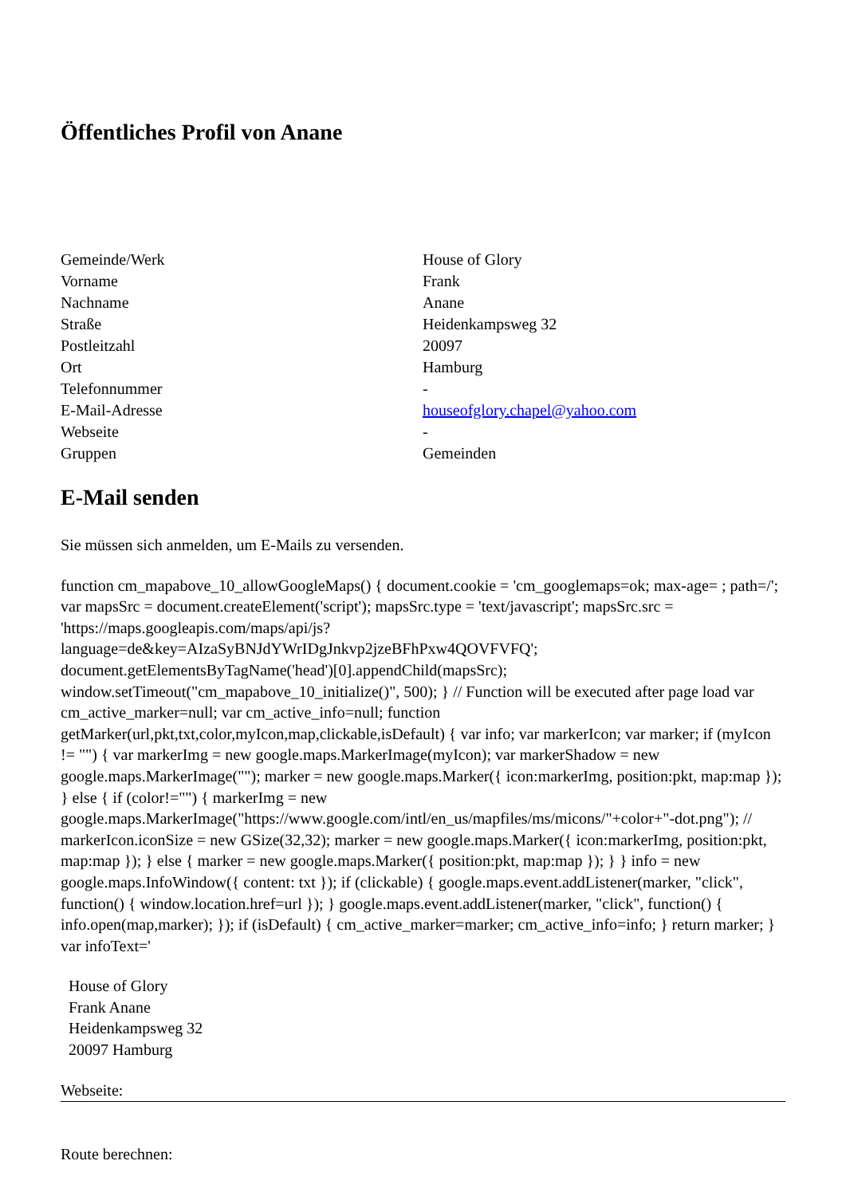Öffentliches Profil von Anane
| Gemeinde/Werk | House of Glory |
| Vorname | Frank |
| Nachname | Anane |
| Straße | Heidenkampsweg 32 |
| Postleitzahl | 20097 |
| Ort | Hamburg |
| Telefonnummer | - |
| E-Mail-Adresse | houseofglory.chapel@yahoo.com |
| Webseite | - |
| Gruppen | Gemeinden |
E-Mail senden
Sie müssen sich anmelden, um E-Mails zu versenden.
function cm_mapabove_10_allowGoogleMaps() { document.cookie = 'cm_googlemaps=ok; max-age= ; path=/'; var mapsSrc = document.createElement('script'); mapsSrc.type = 'text/javascript'; mapsSrc.src = 'https://maps.googleapis.com/maps/api/js?language=de&key=AIzaSyBNJdYWrIDgJnkvp2jzeBFhPxw4QOVFVFQ'; document.getElementsByTagName('head')[0].appendChild(mapsSrc); window.setTimeout("cm_mapabove_10_initialize()", 500); } // Function will be executed after page load var cm_active_marker=null; var cm_active_info=null; function getMarker(url,pkt,txt,color,myIcon,map,clickable,isDefault) { var info; var markerIcon; var marker; if (myIcon != "") { var markerImg = new google.maps.MarkerImage(myIcon); var markerShadow = new google.maps.MarkerImage(""); marker = new google.maps.Marker({ icon:markerImg, position:pkt, map:map }); } else { if (color!="") { markerImg = new google.maps.MarkerImage("https://www.google.com/intl/en_us/mapfiles/ms/micons/"+color+"-dot.png"); // markerIcon.iconSize = new GSize(32,32); marker = new google.maps.Marker({ icon:markerImg, position:pkt, map:map }); } else { marker = new google.maps.Marker({ position:pkt, map:map }); } } info = new google.maps.InfoWindow({ content: txt }); if (clickable) { google.maps.event.addListener(marker, "click", function() { window.location.href=url }); } google.maps.event.addListener(marker, "click", function() { info.open(map,marker); }); if (isDefault) { cm_active_marker=marker; cm_active_info=info; } return marker; } var infoText='
House of Glory
Frank Anane
Heidenkampsweg 32
20097 Hamburg
Webseite:
Route berechnen: